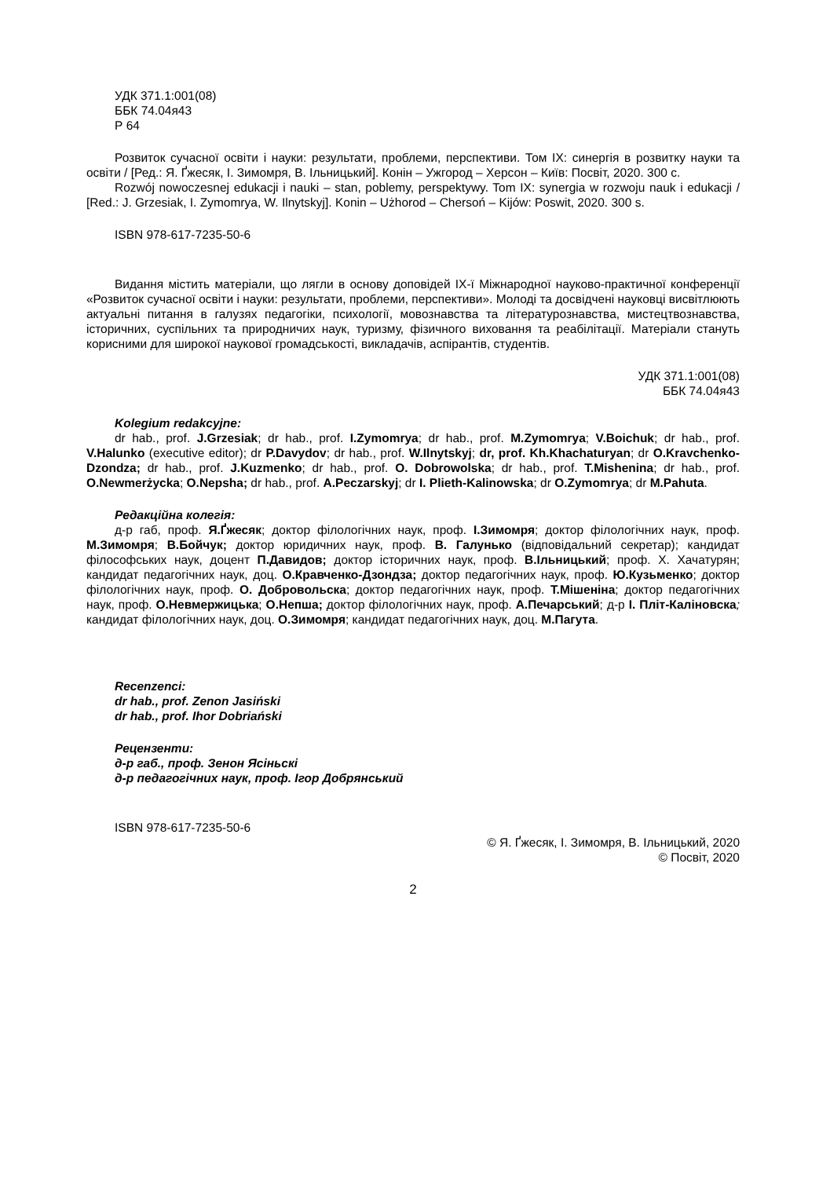УДК 371.1:001(08)
ББК 74.04я43
Р 64
Розвиток сучасної освіти і науки: результати, проблеми, перспективи. Том IX: синергія в розвитку науки та освіти / [Ред.: Я. Ґжесяк, І. Зимомря, В. Ільницький]. Конін – Ужгород – Херсон – Київ: Посвіт, 2020. 300 с.
Rozwój nowoczesnej edukacji i nauki – stan, poblemy, perspektywy. Tom IX: synergia w rozwoju nauk i edukacji / [Red.: J. Grzesiak, I. Zymomrya, W. Ilnytskyj]. Konin – Użhorod – Chersoń – Kijów: Poswit, 2020. 300 s.
ISBN 978-617-7235-50-6
Видання містить матеріали, що лягли в основу доповідей IX-ї Міжнародної науково-практичної конференції «Розвиток сучасної освіти і науки: результати, проблеми, перспективи». Молоді та досвідчені науковці висвітлюють актуальні питання в галузях педагогіки, психології, мовознавства та літературознавства, мистецтвознавства, історичних, суспільних та природничих наук, туризму, фізичного виховання та реабілітації. Матеріали стануть корисними для широкої наукової громадськості, викладачів, аспірантів, студентів.
УДК 371.1:001(08)
ББК 74.04я43
Kolegium redakcyjne:
dr hab., prof. J.Grzesiak; dr hab., prof. I.Zymomrya; dr hab., prof. M.Zymomrya; V.Boichuk; dr hab., prof. V.Halunko (executive editor); dr P.Davydov; dr hab., prof. W.Ilnytskyj; dr, prof. Kh.Khachaturyan; dr O.Kravchenko-Dzondza; dr hab., prof. J.Kuzmenko; dr hab., prof. O. Dobrowolska; dr hab., prof. T.Mishenina; dr hab., prof. O.Newmerżycka; O.Nepsha; dr hab., prof. A.Peczarskyj; dr I. Plieth-Kalinowska; dr O.Zymomrya; dr M.Pahuta.
Редакційна колегія:
д-р габ, проф. Я.Ґжесяк; доктор філологічних наук, проф. І.Зимомря; доктор філологічних наук, проф. М.Зимомря; В.Бойчук; доктор юридичних наук, проф. В. Галунько (відповідальний секретар); кандидат філософських наук, доцент П.Давидов; доктор історичних наук, проф. В.Ільницький; проф. Х. Хачатурян; кандидат педагогічних наук, доц. О.Кравченко-Дзондза; доктор педагогічних наук, проф. Ю.Кузьменко; доктор філологічних наук, проф. О. Добровольска; доктор педагогічних наук, проф. Т.Мішеніна; доктор педагогічних наук, проф. О.Невмержицька; О.Непша; доктор філологічних наук, проф. А.Печарський; д-р І. Пліт-Каліновска; кандидат філологічних наук, доц. О.Зимомря; кандидат педагогічних наук, доц. М.Пагута.
Recenzenci:
dr hab., prof. Zenon Jasiński
dr hab., prof. Ihor Dobriański
Рецензенти:
д-р габ., проф. Зенон Ясіньскі
д-р педагогічних наук, проф. Ігор Добрянський
ISBN 978-617-7235-50-6
© Я. Ґжесяк, І. Зимомря, В. Ільницький, 2020
© Посвіт, 2020
2